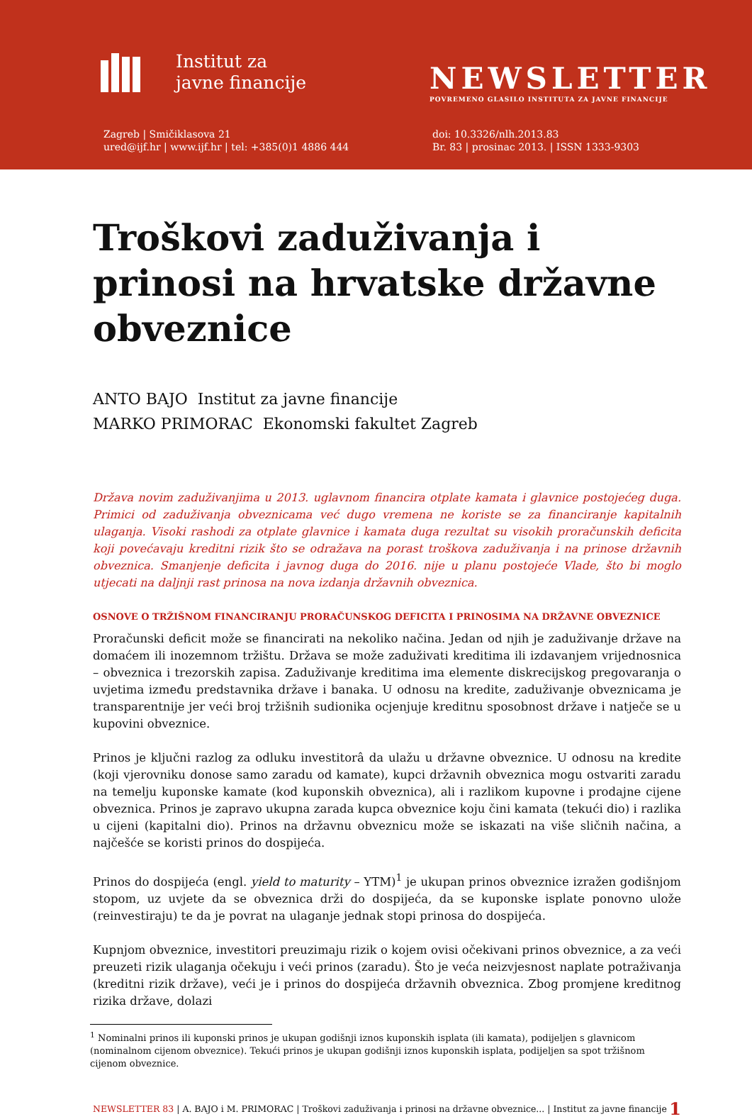Institut za
javne financije
Zagreb | Smičiklasova 21
ured@ijf.hr | www.ijf.hr | tel: +385(0)1 4886 444
NEWSLETTER
POVREMENO GLASILO INSTITUTA ZA JAVNE FINANCIJE
doi: 10.3326/nlh.2013.83
Br. 83 | prosinac 2013. | ISSN 1333-9303
Troškovi zaduživanja i prinosi na hrvatske državne obveznice
ANTO BAJO Institut za javne financije
MARKO PRIMORAC Ekonomski fakultet Zagreb
Država novim zaduživanjima u 2013. uglavnom financira otplate kamata i glavnice postojećeg duga. Primici od zaduživanja obveznicama već dugo vremena ne koriste se za financiranje kapitalnih ulaganja. Visoki rashodi za otplate glavnice i kamata duga rezultat su visokih proračunskih deficita koji povećavaju kreditni rizik što se odražava na porast troškova zaduživanja i na prinose državnih obveznica. Smanjenje deficita i javnog duga do 2016. nije u planu postojeće Vlade, što bi moglo utjecati na daljnji rast prinosa na nova izdanja državnih obveznica.
OSNOVE O TRŽIŠNOM FINANCIRANJU PRORAČUNSKOG DEFICITA I PRINOSIMA NA DRŽAVNE OBVEZNICE
Proračunski deficit može se financirati na nekoliko načina. Jedan od njih je zaduživanje države na domaćem ili inozemnom tržištu. Država se može zaduživati kreditima ili izdavanjem vrijednosnica – obveznica i trezorskih zapisa. Zaduživanje kreditima ima elemente diskrecijskog pregovaranja o uvjetima između predstavnika države i banaka. U odnosu na kredite, zaduživanje obveznicama je transparentnije jer veći broj tržišnih sudionika ocjenjuje kreditnu sposobnost države i natječe se u kupovini obveznice.
Prinos je ključni razlog za odluku investitorâ da ulažu u državne obveznice. U odnosu na kredite (koji vjerovniku donose samo zaradu od kamate), kupci državnih obveznica mogu ostvariti zaradu na temelju kuponske kamate (kod kuponskih obveznica), ali i razlikom kupovne i prodajne cijene obveznica. Prinos je zapravo ukupna zarada kupca obveznice koju čini kamata (tekući dio) i razlika u cijeni (kapitalni dio). Prinos na državnu obveznicu može se iskazati na više sličnih načina, a najčešće se koristi prinos do dospijeća.
Prinos do dospijeća (engl. yield to maturity – YTM)<sup>1</sup> je ukupan prinos obveznice izražen godišnjom stopom, uz uvjete da se obveznica drži do dospijeća, da se kuponske isplate ponovno ulože (reinvestiraju) te da je povrat na ulaganje jednak stopi prinosa do dospijeća.
Kupnjom obveznice, investitori preuzimaju rizik o kojem ovisi očekivani prinos obveznice, a za veći preuzeti rizik ulaganja očekuju i veći prinos (zaradu). Što je veća neizvjesnost naplate potraživanja (kreditni rizik države), veći je i prinos do dospijeća državnih obveznica. Zbog promjene kreditnog rizika države, dolazi
<sup>1</sup> Nominalni prinos ili kuponski prinos je ukupan godišnji iznos kuponskih isplata (ili kamata), podijeljen s glavnicom (nominalnom cijenom obveznice). Tekući prinos je ukupan godišnji iznos kuponskih isplata, podijeljen sa spot tržišnom cijenom obveznice.
NEWSLETTER 83 | A. BAJO i M. PRIMORAC | Troškovi zaduživanja i prinosi na državne obveznice... | Institut za javne financije 1